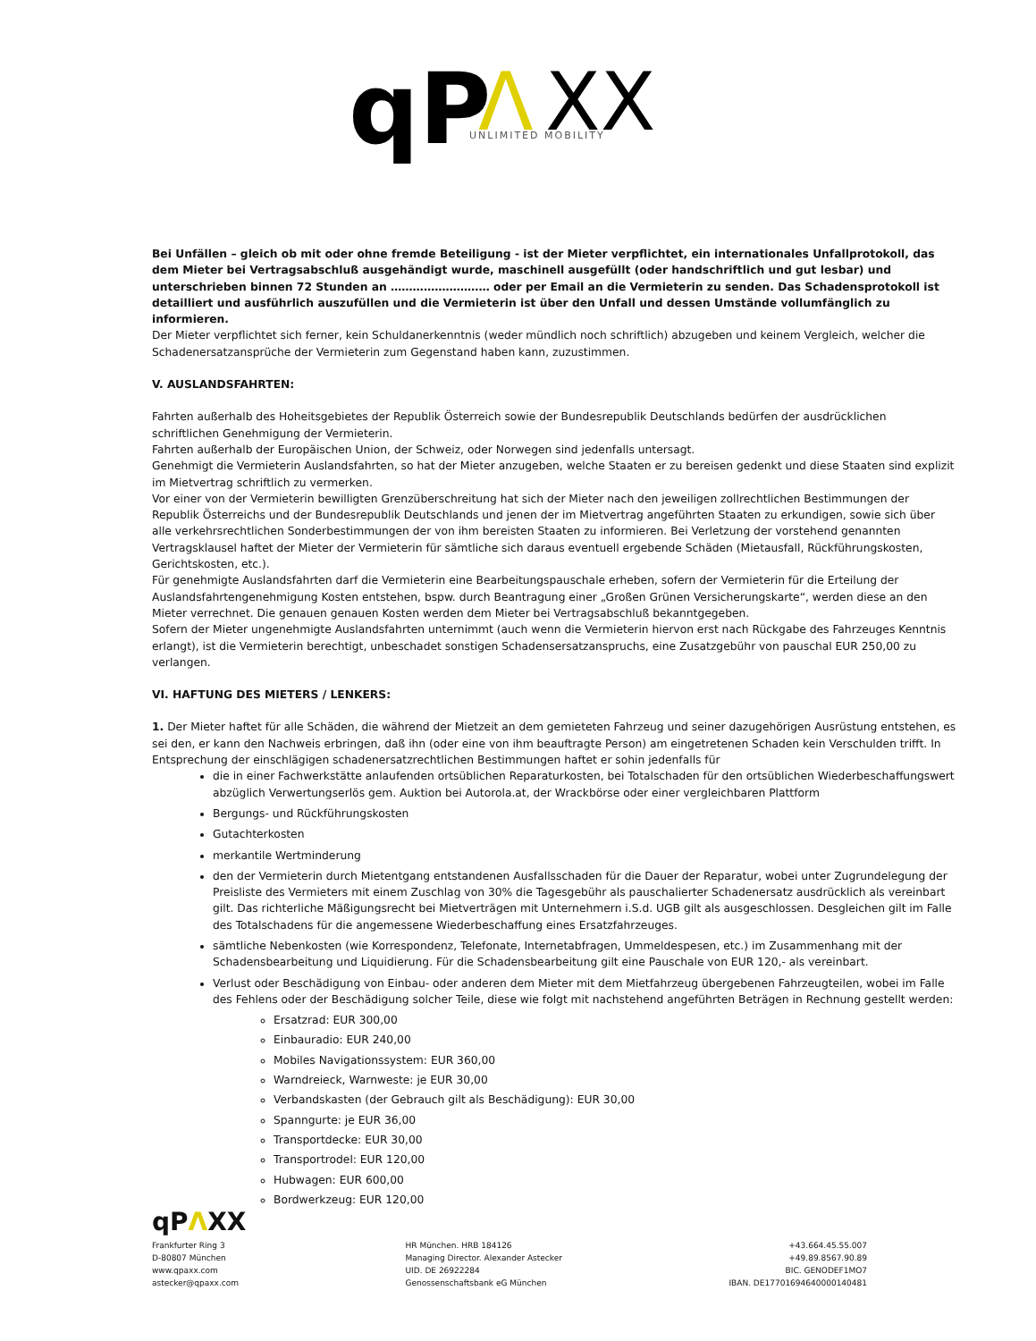qP
Λ
XX
UNLIMITED MOBILITY
Bei Unfällen – gleich ob mit oder ohne fremde Beteiligung - ist der Mieter verpflichtet, ein internationales Unfallprotokoll, das dem Mieter bei Vertragsabschluß ausgehändigt wurde, maschinell ausgefüllt (oder handschriftlich und gut lesbar) und unterschrieben binnen 72 Stunden an ……………………… oder per Email an die Vermieterin zu senden. Das Schadensprotokoll ist detailliert und ausführlich auszufüllen und die Vermieterin ist über den Unfall und dessen Umstände vollumfänglich zu informieren.
Der Mieter verpflichtet sich ferner, kein Schuldanerkenntnis (weder mündlich noch schriftlich) abzugeben und keinem Vergleich, welcher die Schadenersatzansprüche der Vermieterin zum Gegenstand haben kann, zuzustimmen.
V. AUSLANDSFAHRTEN:
Fahrten außerhalb des Hoheitsgebietes der Republik Österreich sowie der Bundesrepublik Deutschlands bedürfen der ausdrücklichen schriftlichen Genehmigung der Vermieterin.
Fahrten außerhalb der Europäischen Union, der Schweiz, oder Norwegen sind jedenfalls untersagt.
Genehmigt die Vermieterin Auslandsfahrten, so hat der Mieter anzugeben, welche Staaten er zu bereisen gedenkt und diese Staaten sind explizit im Mietvertrag schriftlich zu vermerken.
Vor einer von der Vermieterin bewilligten Grenzüberschreitung hat sich der Mieter nach den jeweiligen zollrechtlichen Bestimmungen der Republik Österreichs und der Bundesrepublik Deutschlands und jenen der im Mietvertrag angeführten Staaten zu erkundigen, sowie sich über alle verkehrsrechtlichen Sonderbestimmungen der von ihm bereisten Staaten zu informieren. Bei Verletzung der vorstehend genannten Vertragsklausel haftet der Mieter der Vermieterin für sämtliche sich daraus eventuell ergebende Schäden (Mietausfall, Rückführungskosten, Gerichtskosten, etc.).
Für genehmigte Auslandsfahrten darf die Vermieterin eine Bearbeitungspauschale erheben, sofern der Vermieterin für die Erteilung der Auslandsfahrtengenehmigung Kosten entstehen, bspw. durch Beantragung einer „Großen Grünen Versicherungskarte“, werden diese an den Mieter verrechnet. Die genauen genauen Kosten werden dem Mieter bei Vertragsabschluß bekanntgegeben.
Sofern der Mieter ungenehmigte Auslandsfahrten unternimmt (auch wenn die Vermieterin hiervon erst nach Rückgabe des Fahrzeuges Kenntnis erlangt), ist die Vermieterin berechtigt, unbeschadet sonstigen Schadensersatzanspruchs, eine Zusatzgebühr von pauschal EUR 250,00 zu verlangen.
VI. HAFTUNG DES MIETERS / LENKERS:
1. Der Mieter haftet für alle Schäden, die während der Mietzeit an dem gemieteten Fahrzeug und seiner dazugehörigen Ausrüstung entstehen, es sei den, er kann den Nachweis erbringen, daß ihn (oder eine von ihm beauftragte Person) am eingetretenen Schaden kein Verschulden trifft. In Entsprechung der einschlägigen schadenersatzrechtlichen Bestimmungen haftet er sohin jedenfalls für
die in einer Fachwerkstätte anlaufenden ortsüblichen Reparaturkosten, bei Totalschaden für den ortsüblichen Wiederbeschaffungswert abzüglich Verwertungserlös gem. Auktion bei Autorola.at, der Wrackbörse oder einer vergleichbaren Plattform
Bergungs- und Rückführungskosten
Gutachterkosten
merkantile Wertminderung
den der Vermieterin durch Mietentgang entstandenen Ausfallsschaden für die Dauer der Reparatur, wobei unter Zugrundelegung der Preisliste des Vermieters mit einem Zuschlag von 30% die Tagesgebühr als pauschalierter Schadenersatz ausdrücklich als vereinbart gilt. Das richterliche Mäßigungsrecht bei Mietverträgen mit Unternehmern i.S.d. UGB gilt als ausgeschlossen. Desgleichen gilt im Falle des Totalschadens für die angemessene Wiederbeschaffung eines Ersatzfahrzeuges.
sämtliche Nebenkosten (wie Korrespondenz, Telefonate, Internetabfragen, Ummeldespesen, etc.) im Zusammenhang mit der Schadensbearbeitung und Liquidierung. Für die Schadensbearbeitung gilt eine Pauschale von EUR 120,- als vereinbart.
Verlust oder Beschädigung von Einbau- oder anderen dem Mieter mit dem Mietfahrzeug übergebenen Fahrzeugteilen, wobei im Falle des Fehlens oder der Beschädigung solcher Teile, diese wie folgt mit nachstehend angeführten Beträgen in Rechnung gestellt werden:
Ersatzrad: EUR 300,00
Einbauradio: EUR 240,00
Mobiles Navigationssystem: EUR 360,00
Warndreieck, Warnweste: je EUR 30,00
Verbandskasten (der Gebrauch gilt als Beschädigung): EUR 30,00
Spanngurte: je EUR 36,00
Transportdecke: EUR 30,00
Transportrodel: EUR 120,00
Hubwagen: EUR 600,00
Bordwerkzeug: EUR 120,00
qPΛXX
Frankfurter Ring 3
D-80807 München
www.qpaxx.com
astecker@qpaxx.com
HR München. HRB 184126
Managing Director. Alexander Astecker
UID. DE 26922284
Genossenschaftsbank eG München
+43.664.45.55.007
+49.89.8567.90.89
BIC. GENODEF1MO7
IBAN. DE17701694640000140481